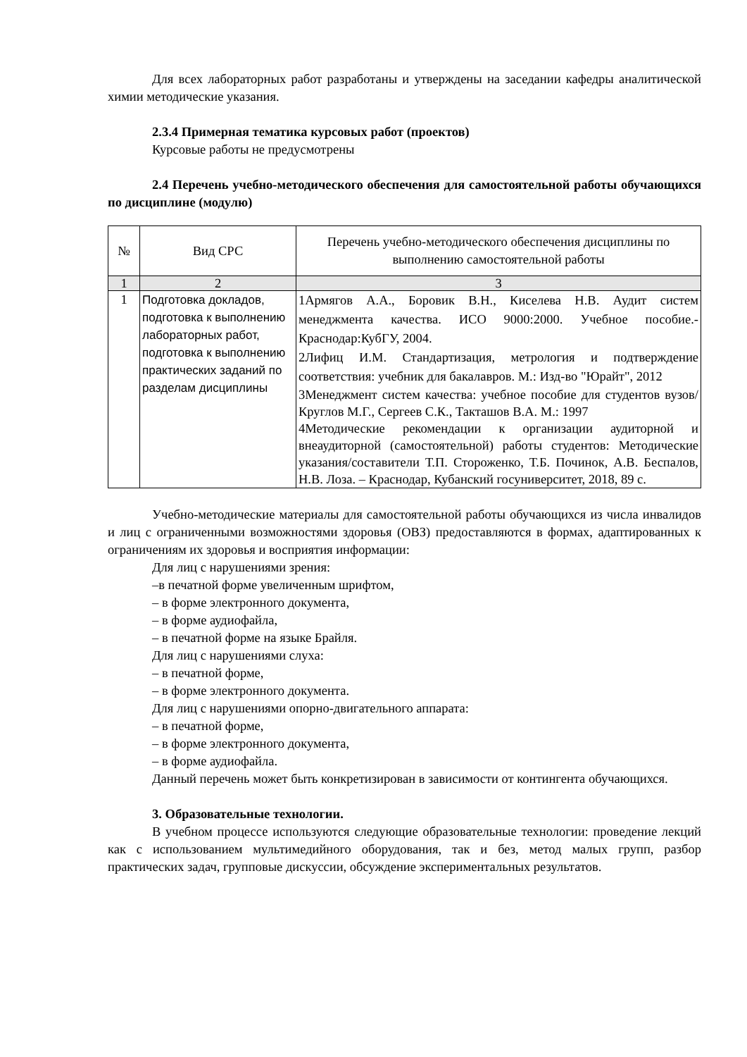Для всех лабораторных работ разработаны и утверждены на заседании кафедры аналитической химии методические указания.
2.3.4 Примерная тематика курсовых работ (проектов)
Курсовые работы не предусмотрены
2.4 Перечень учебно-методического обеспечения для самостоятельной работы обучающихся по дисциплине (модулю)
| № | Вид СРС | Перечень учебно-методического обеспечения дисциплины по выполнению самостоятельной работы |
| 1 | 2 | 3 |
| 1 | Подготовка докладов, подготовка к выполнению лабораторных работ, подготовка к выполнению практических заданий по разделам дисциплины | 1Армягов А.А., Боровик В.Н., Киселева Н.В. Аудит систем менеджмента качества. ИСО 9000:2000. Учебное пособие.-Краснодар:КубГУ, 2004. 2Лифиц И.М. Стандартизация, метрология и подтверждение соответствия: учебник для бакалавров. М.: Изд-во "Юрайт", 2012 3Менеджмент систем качества: учебное пособие для студентов вузов/ Круглов М.Г., Сергеев С.К., Такташов В.А. М.: 1997 4Методические рекомендации к организации аудиторной и внеаудиторной (самостоятельной) работы студентов: Методические указания/составители Т.П. Стороженко, Т.Б. Починок, А.В. Беспалов, Н.В. Лоза. – Краснодар, Кубанский госуниверситет, 2018, 89 с. |
Учебно-методические материалы для самостоятельной работы обучающихся из числа инвалидов и лиц с ограниченными возможностями здоровья (ОВЗ) предоставляются в формах, адаптированных к ограничениям их здоровья и восприятия информации:
Для лиц с нарушениями зрения:
–в печатной форме увеличенным шрифтом,
– в форме электронного документа,
– в форме аудиофайла,
– в печатной форме на языке Брайля.
Для лиц с нарушениями слуха:
– в печатной форме,
– в форме электронного документа.
Для лиц с нарушениями опорно-двигательного аппарата:
– в печатной форме,
– в форме электронного документа,
– в форме аудиофайла.
Данный перечень может быть конкретизирован в зависимости от контингента обучающихся.
3. Образовательные технологии.
В учебном процессе используются следующие образовательные технологии: проведение лекций как с использованием мультимедийного оборудования, так и без, метод малых групп, разбор практических задач, групповые дискуссии, обсуждение экспериментальных результатов.